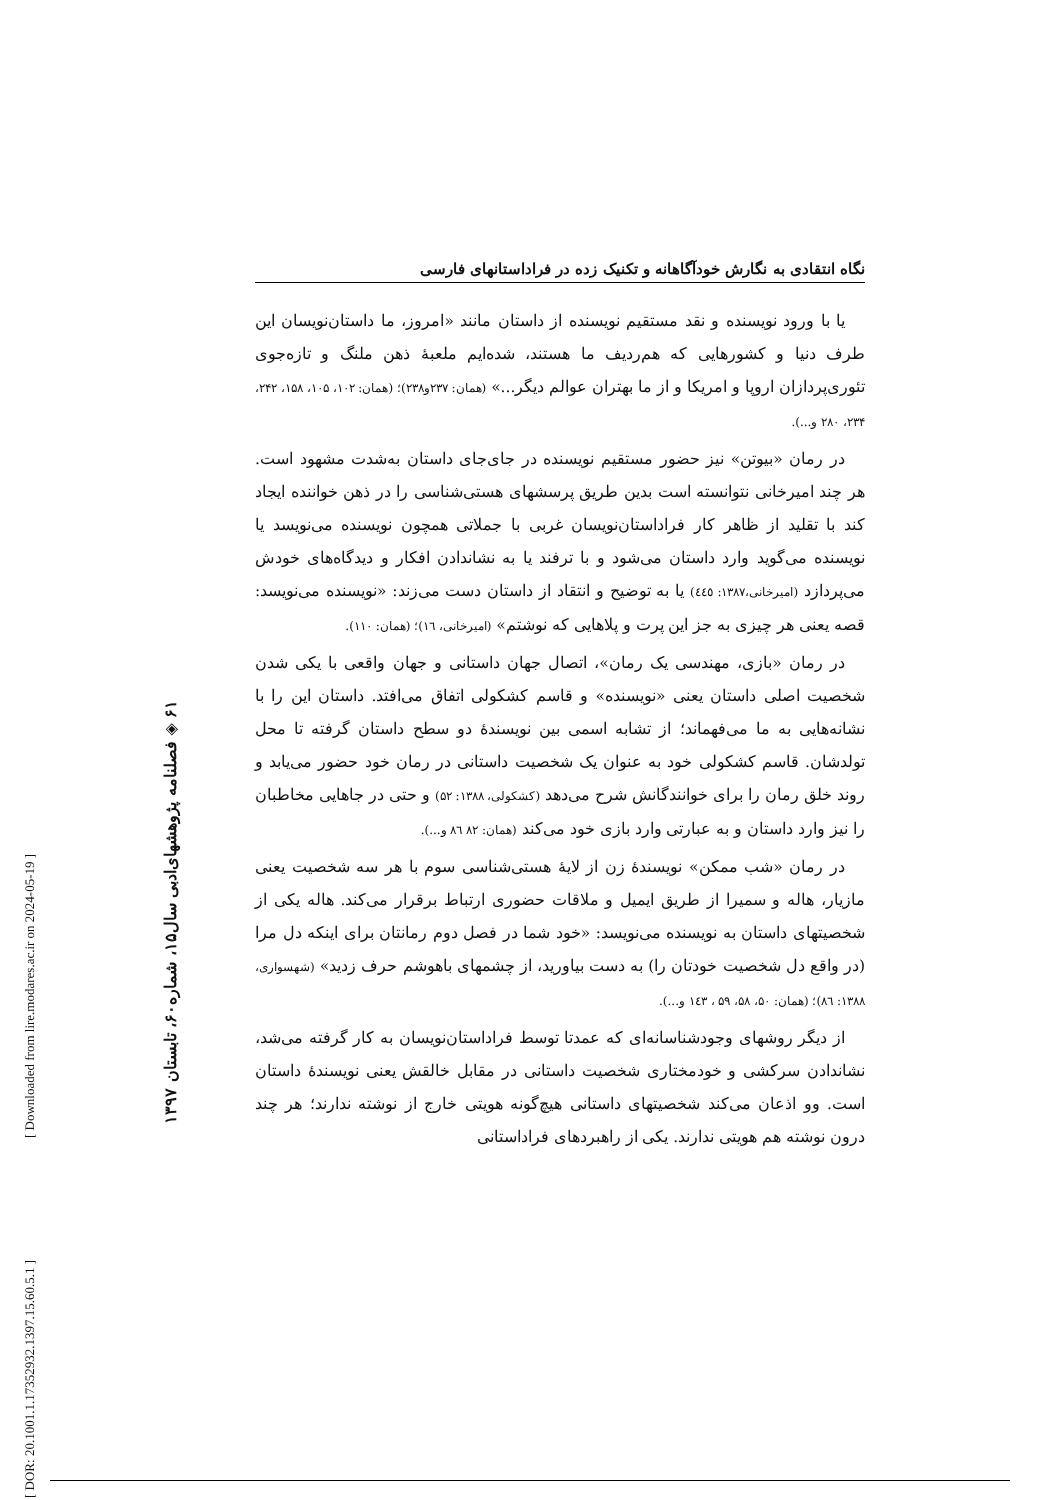[ DOR: 20.1001.1.17352932.1397.15.60.5.1 ]
[ Downloaded from lire.modares.ac.ir on 2024-05-19 ]
۶۱ ◈ فصلنامه پژوهشهای‌ادبی سال۱۵، شماره۶۰، تابستان ۱۳۹۷
نگاه انتقادی به نگارش خودآگاهانه و تکنیک زده در فراداستانهای فارسی
یا با ورود نویسنده و نقد مستقیم نویسنده از داستان مانند «امروز، ما داستان‌نویسان این طرف دنیا و کشورهایی که هم‌ردیف ما هستند، شده‌ایم ملعبهٔ ذهن ملنگ و تازه‌جوی تئوری‌پردازان اروپا و امریکا و از ما بهتران عوالم دیگر...» (همان: ۲۳۷و۲۳۸)؛ (همان: ۱۰۲، ۱۰۵، ۱۵۸، ۲۴۲، ۲۳۴، ۲۸۰ و...).
در رمان «بیوتن» نیز حضور مستقیم نویسنده در جای‌جای داستان به‌شدت مشهود است. هر چند امیرخانی نتوانسته است بدین طریق پرسشهای هستی‌شناسی را در ذهن خواننده ایجاد کند با تقلید از ظاهر کار فراداستان‌نویسان غربی با جملاتی همچون نویسنده می‌نویسد یا نویسنده می‌گوید وارد داستان می‌شود و با ترفند یا به نشاندادن افکار و دیدگاه‌های خودش می‌پردازد (امیرخانی،۱۳۸۷: ٤٤٥) یا به توضیح و انتقاد از داستان دست می‌زند: «نویسنده می‌نویسد: قصه یعنی هر چیزی به جز این پرت و پلاهایی که نوشتم» (امیرخانی، ١٦)؛ (همان: ۱۱۰).
در رمان «بازی، مهندسی یک رمان»، اتصال جهان داستانی و جهان واقعی با یکی شدن شخصیت اصلی داستان یعنی «نویسنده» و قاسم کشکولی اتفاق می‌افتد. داستان این را با نشانه‌هایی به ما می‌فهماند؛ از تشابه اسمی بین نویسندهٔ دو سطح داستان گرفته تا محل تولدشان. قاسم کشکولی خود به عنوان یک شخصیت داستانی در رمان خود حضور می‌یابد و روند خلق رمان را برای خوانندگانش شرح می‌دهد (کشکولی، ۱۳۸۸: ۵۲) و حتی در جاهایی مخاطبان را نیز وارد داستان و به عبارتی وارد بازی خود می‌کند (همان: ۸۲ ۸٦ و...).
در رمان «شب ممکن» نویسندهٔ زن از لایهٔ هستی‌شناسی سوم با هر سه شخصیت یعنی مازیار، هاله و سمیرا از طریق ایمیل و ملاقات حضوری ارتباط برقرار می‌کند. هاله یکی از شخصیتهای داستان به نویسنده می‌نویسد: «خود شما در فصل دوم رمانتان برای اینکه دل مرا (در واقع دل شخصیت خودتان را) به دست بیاورید، از چشمهای باهوشم حرف زدید» (شهسواری، ۱۳۸۸: ۸٦)؛ (همان: ۵۰، ۵۸، ۵۹ ، ۱٤۳ و...).
از دیگر روشهای وجودشناسانه‌ای که عمدتا توسط فراداستان‌نویسان به کار گرفته می‌شد، نشاندادن سرکشی و خودمختاری شخصیت داستانی در مقابل خالقش یعنی نویسندهٔ داستان است. وو اذعان می‌کند شخصیتهای داستانی هیچ‌گونه هویتی خارج از نوشته ندارند؛ هر چند درون نوشته هم هویتی ندارند. یکی از راهبردهای فراداستانی